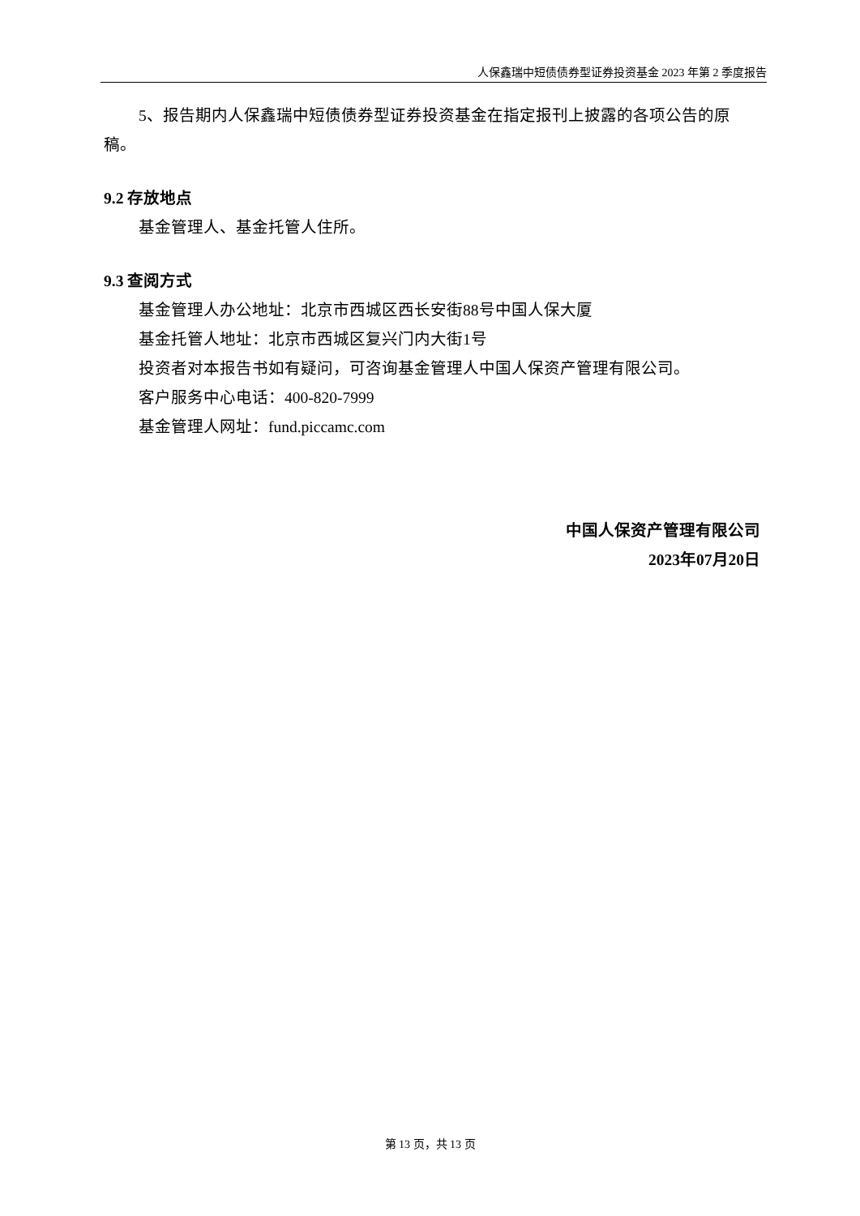人保鑫瑞中短债债券型证券投资基金 2023 年第 2 季度报告
5、报告期内人保鑫瑞中短债债券型证券投资基金在指定报刊上披露的各项公告的原稿。
9.2 存放地点
基金管理人、基金托管人住所。
9.3 查阅方式
基金管理人办公地址：北京市西城区西长安街88号中国人保大厦
基金托管人地址：北京市西城区复兴门内大街1号
投资者对本报告书如有疑问，可咨询基金管理人中国人保资产管理有限公司。
客户服务中心电话：400-820-7999
基金管理人网址：fund.piccamc.com
中国人保资产管理有限公司
2023年07月20日
第 13 页，共 13 页